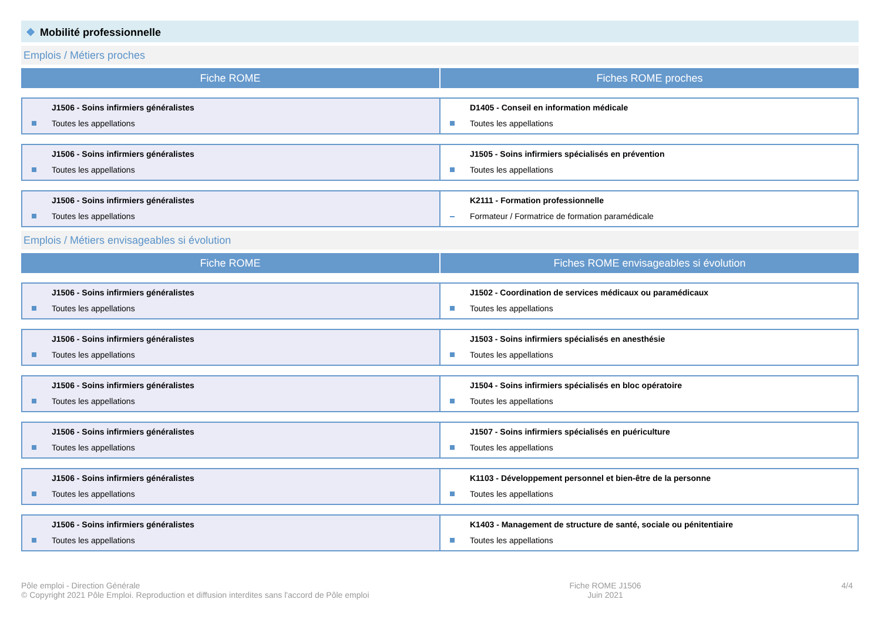❖ Mobilité professionnelle
Emplois / Métiers proches
Fiche ROME Fiches ROME proches
| J1506 - Soins infirmiers généralistes Toutes les appellations | D1405 - Conseil en information médicale Toutes les appellations |
| J1506 - Soins infirmiers généralistes Toutes les appellations | J1505 - Soins infirmiers spécialisés en prévention Toutes les appellations |
| J1506 - Soins infirmiers généralistes Toutes les appellations | K2111 - Formation professionnelle Formateur / Formatrice de formation paramédicale |
Emplois / Métiers envisageables si évolution
Fiche ROME Fiches ROME envisageables si évolution
| J1506 - Soins infirmiers généralistes Toutes les appellations | J1502 - Coordination de services médicaux ou paramédicaux Toutes les appellations |
| J1506 - Soins infirmiers généralistes Toutes les appellations | J1503 - Soins infirmiers spécialisés en anesthésie Toutes les appellations |
| J1506 - Soins infirmiers généralistes Toutes les appellations | J1504 - Soins infirmiers spécialisés en bloc opératoire Toutes les appellations |
| J1506 - Soins infirmiers généralistes Toutes les appellations | J1507 - Soins infirmiers spécialisés en puériculture Toutes les appellations |
| J1506 - Soins infirmiers généralistes Toutes les appellations | K1103 - Développement personnel et bien-être de la personne Toutes les appellations |
| J1506 - Soins infirmiers généralistes Toutes les appellations | K1403 - Management de structure de santé, sociale ou pénitentiaire Toutes les appellations |
Pôle emploi - Direction Générale
© Copyright 2021 Pôle Emploi. Reproduction et diffusion interdites sans l'accord de Pôle emploi
Fiche ROME J1506
Juin 2021
4/4